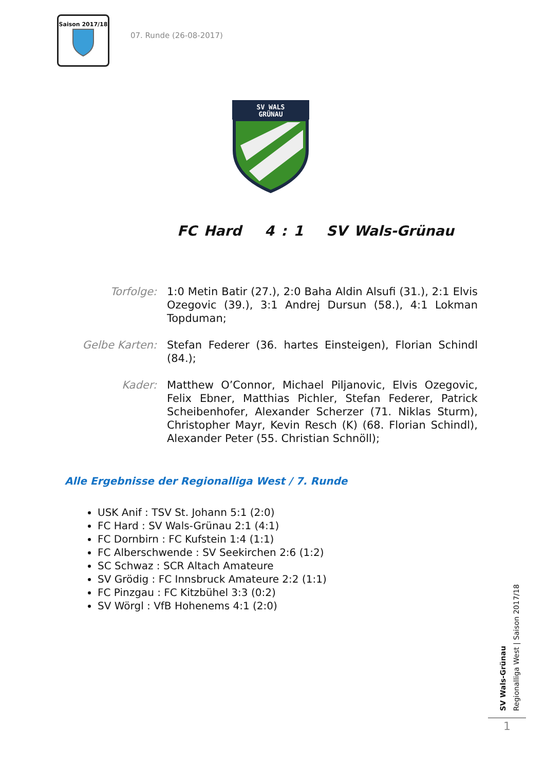Saison 2017/18
07. Runde (26-08-2017)
SV WALS
GRÜNAU
FC Hard 4 : 1 SV Wals-Grünau
Torfolge: 1:0 Metin Batir (27.), 2:0 Baha Aldin Alsufi (31.), 2:1 Elvis Ozegovic (39.), 3:1 Andrej Dursun (58.), 4:1 Lokman Topduman;
Gelbe Karten:
Stefan Federer (36. hartes Einsteigen), Florian Schindl (84.);
Kader: Matthew O’Connor, Michael Piljanovic, Elvis Ozegovic, Felix Ebner, Matthias Pichler, Stefan Federer, Patrick Scheibenhofer, Alexander Scherzer (71. Niklas Sturm), Christopher Mayr, Kevin Resch (K) (68. Florian Schindl), Alexander Peter (55. Christian Schnöll);
Alle Ergebnisse der Regionalliga West / 7. Runde
USK Anif : TSV St. Johann 5:1 (2:0)
FC Hard : SV Wals-Grünau 2:1 (4:1)
FC Dornbirn : FC Kufstein 1:4 (1:1)
FC Alberschwende : SV Seekirchen 2:6 (1:2)
SC Schwaz : SCR Altach Amateure
SV Grödig : FC Innsbruck Amateure 2:2 (1:1)
FC Pinzgau : FC Kitzbühel 3:3 (0:2)
SV Wörgl : VfB Hohenems 4:1 (2:0)
SV Wals-Grünau
Regionalliga West | Saison 2017/18
1